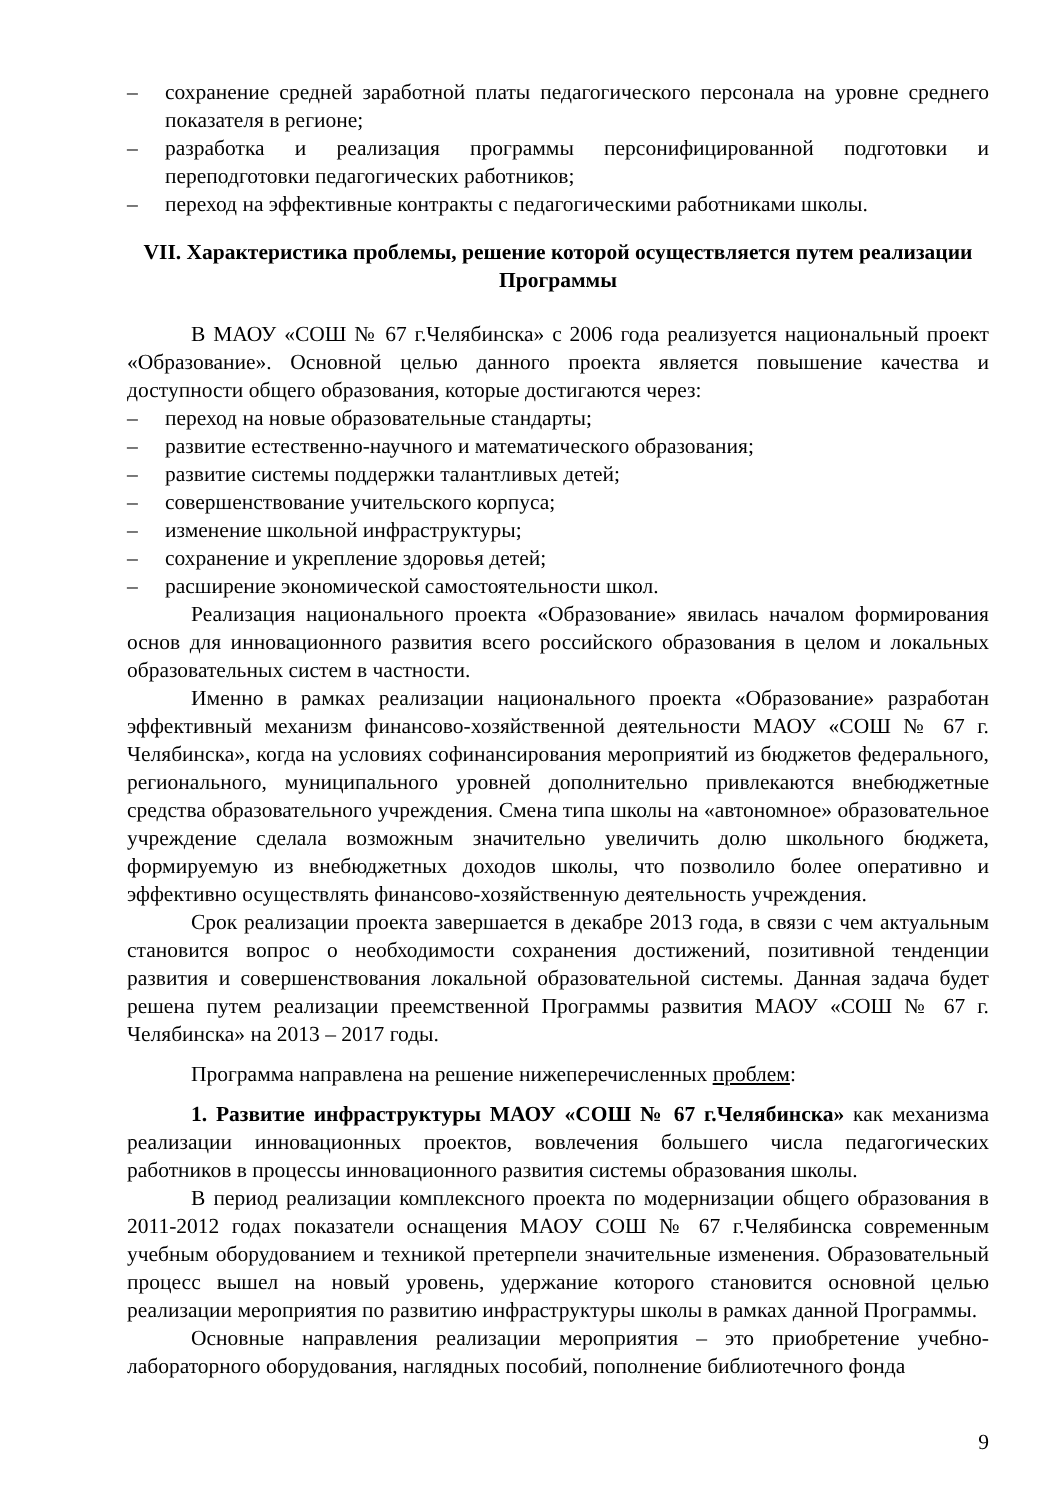– сохранение средней заработной платы педагогического персонала на уровне среднего показателя в регионе;
– разработка и реализация программы персонифицированной подготовки и переподготовки педагогических работников;
– переход на эффективные контракты с педагогическими работниками школы.
VII. Характеристика проблемы, решение которой осуществляется путем реализации Программы
В МАОУ «СОШ № 67 г.Челябинска» с 2006 года реализуется национальный проект «Образование». Основной целью данного проекта является повышение качества и доступности общего образования, которые достигаются через:
– переход на новые образовательные стандарты;
– развитие естественно-научного и математического образования;
– развитие системы поддержки талантливых детей;
– совершенствование учительского корпуса;
– изменение школьной инфраструктуры;
– сохранение и укрепление здоровья детей;
– расширение экономической самостоятельности школ.
Реализация национального проекта «Образование» явилась началом формирования основ для инновационного развития всего российского образования в целом и локальных образовательных систем в частности.
Именно в рамках реализации национального проекта «Образование» разработан эффективный механизм финансово-хозяйственной деятельности МАОУ «СОШ № 67 г. Челябинска», когда на условиях софинансирования мероприятий из бюджетов федерального, регионального, муниципального уровней дополнительно привлекаются внебюджетные средства образовательного учреждения. Смена типа школы на «автономное» образовательное учреждение сделала возможным значительно увеличить долю школьного бюджета, формируемую из внебюджетных доходов школы, что позволило более оперативно и эффективно осуществлять финансово-хозяйственную деятельность учреждения.
Срок реализации проекта завершается в декабре 2013 года, в связи с чем актуальным становится вопрос о необходимости сохранения достижений, позитивной тенденции развития и совершенствования локальной образовательной системы. Данная задача будет решена путем реализации преемственной Программы развития МАОУ «СОШ № 67 г. Челябинска» на 2013 – 2017 годы.
Программа направлена на решение нижеперечисленных проблем:
1. Развитие инфраструктуры МАОУ «СОШ № 67 г.Челябинска» как механизма реализации инновационных проектов, вовлечения большего числа педагогических работников в процессы инновационного развития системы образования школы.
В период реализации комплексного проекта по модернизации общего образования в 2011-2012 годах показатели оснащения МАОУ СОШ № 67 г.Челябинска современным учебным оборудованием и техникой претерпели значительные изменения. Образовательный процесс вышел на новый уровень, удержание которого становится основной целью реализации мероприятия по развитию инфраструктуры школы в рамках данной Программы.
Основные направления реализации мероприятия – это приобретение учебно-лабораторного оборудования, наглядных пособий, пополнение библиотечного фонда
9